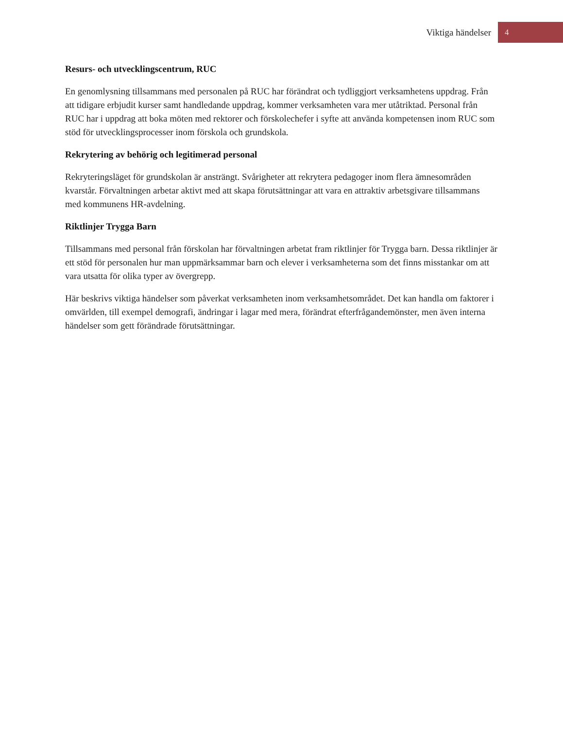Viktiga händelser 4
Resurs- och utvecklingscentrum, RUC
En genomlysning tillsammans med personalen på RUC har förändrat och tydliggjort verksamhetens uppdrag. Från att tidigare erbjudit kurser samt handledande uppdrag, kommer verksamheten vara mer utåtriktad. Personal från RUC har i uppdrag att boka möten med rektorer och förskolechefer i syfte att använda kompetensen inom RUC som stöd för utvecklingsprocesser inom förskola och grundskola.
Rekrytering av behörig och legitimerad personal
Rekryteringsläget för grundskolan är ansträngt. Svårigheter att rekrytera pedagoger inom flera ämnesområden kvarstår. Förvaltningen arbetar aktivt med att skapa förutsättningar att vara en attraktiv arbetsgivare tillsammans med kommunens HR-avdelning.
Riktlinjer Trygga Barn
Tillsammans med personal från förskolan har förvaltningen arbetat fram riktlinjer för Trygga barn. Dessa riktlinjer är ett stöd för personalen hur man uppmärksammar barn och elever i verksamheterna som det finns misstankar om att vara utsatta för olika typer av övergrepp.
Här beskrivs viktiga händelser som påverkat verksamheten inom verksamhetsområdet. Det kan handla om faktorer i omvärlden, till exempel demografi, ändringar i lagar med mera, förändrat efterfrågandemönster, men även interna händelser som gett förändrade förutsättningar.